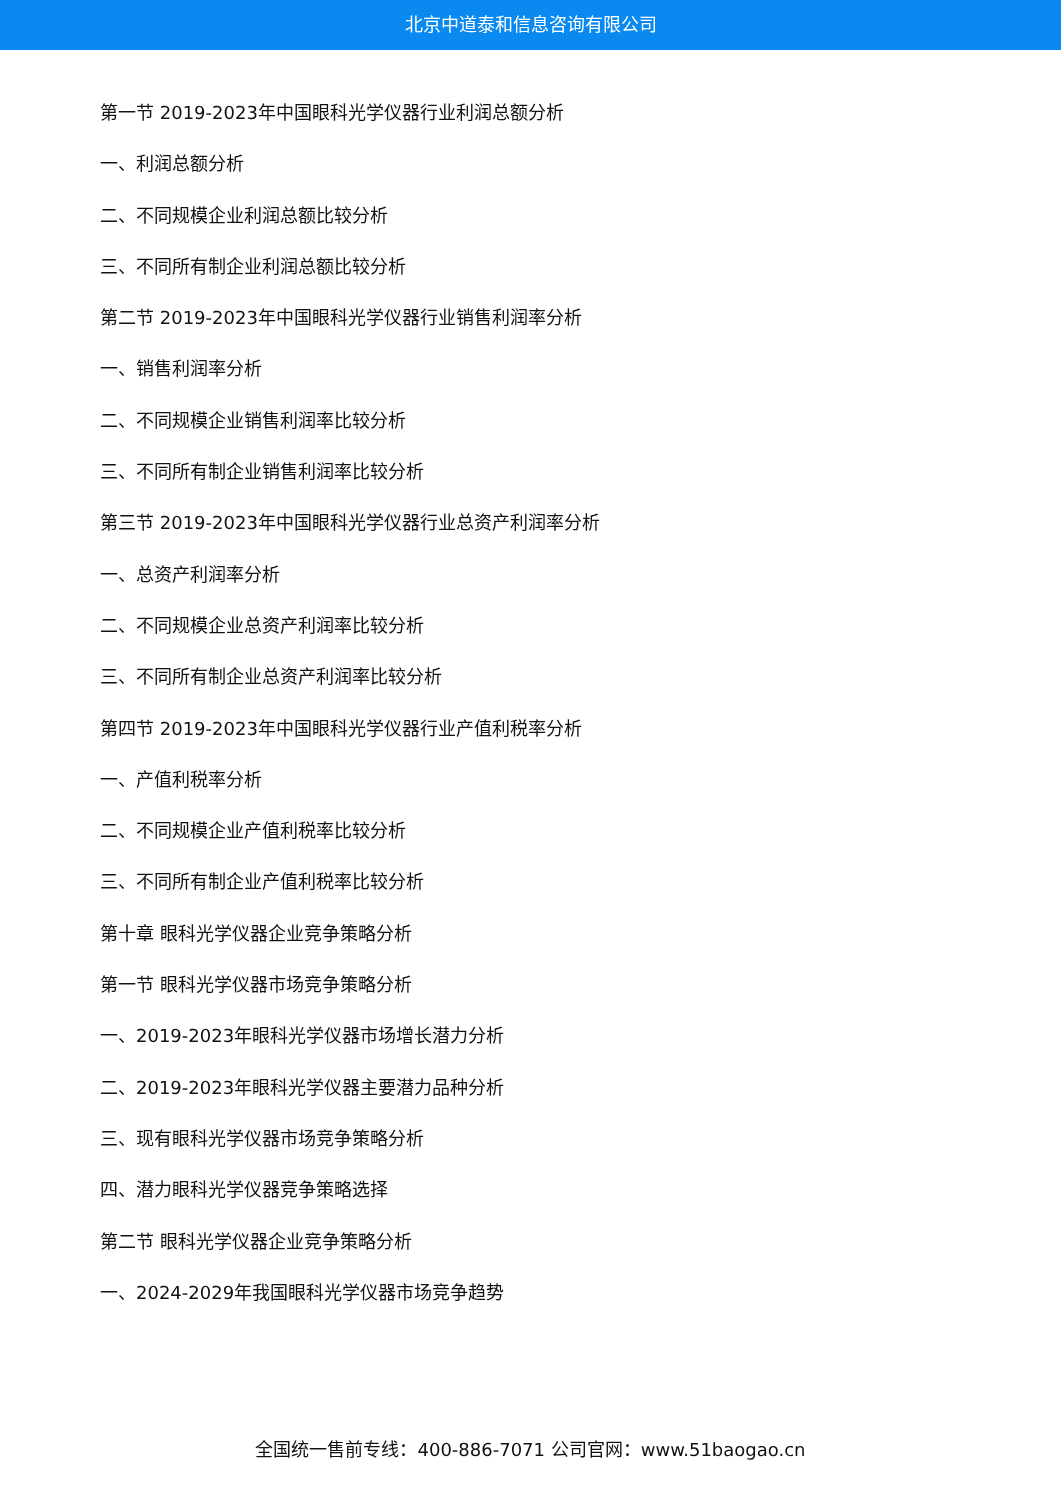北京中道泰和信息咨询有限公司
第一节 2019-2023年中国眼科光学仪器行业利润总额分析
一、利润总额分析
二、不同规模企业利润总额比较分析
三、不同所有制企业利润总额比较分析
第二节 2019-2023年中国眼科光学仪器行业销售利润率分析
一、销售利润率分析
二、不同规模企业销售利润率比较分析
三、不同所有制企业销售利润率比较分析
第三节 2019-2023年中国眼科光学仪器行业总资产利润率分析
一、总资产利润率分析
二、不同规模企业总资产利润率比较分析
三、不同所有制企业总资产利润率比较分析
第四节 2019-2023年中国眼科光学仪器行业产值利税率分析
一、产值利税率分析
二、不同规模企业产值利税率比较分析
三、不同所有制企业产值利税率比较分析
第十章 眼科光学仪器企业竞争策略分析
第一节 眼科光学仪器市场竞争策略分析
一、2019-2023年眼科光学仪器市场增长潜力分析
二、2019-2023年眼科光学仪器主要潜力品种分析
三、现有眼科光学仪器市场竞争策略分析
四、潜力眼科光学仪器竞争策略选择
第二节 眼科光学仪器企业竞争策略分析
一、2024-2029年我国眼科光学仪器市场竞争趋势
全国统一售前专线：400-886-7071 公司官网：www.51baogao.cn